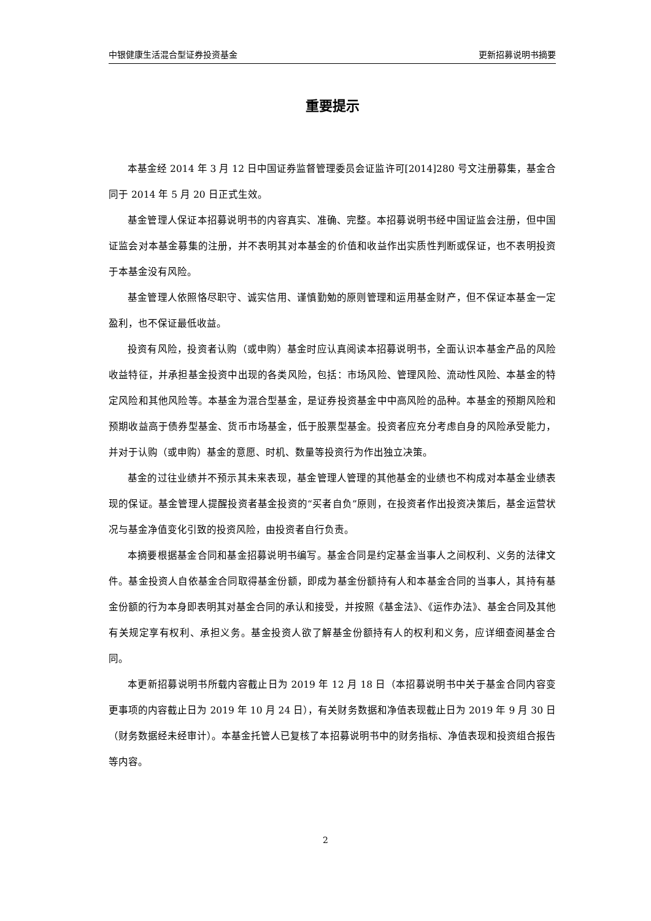中银健康生活混合型证券投资基金 更新招募说明书摘要
重要提示
本基金经 2014 年 3 月 12 日中国证券监督管理委员会证监许可[2014]280 号文注册募集，基金合同于 2014 年 5 月 20 日正式生效。
基金管理人保证本招募说明书的内容真实、准确、完整。本招募说明书经中国证监会注册，但中国证监会对本基金募集的注册，并不表明其对本基金的价值和收益作出实质性判断或保证，也不表明投资于本基金没有风险。
基金管理人依照恪尽职守、诚实信用、谨慎勤勉的原则管理和运用基金财产，但不保证本基金一定盈利，也不保证最低收益。
投资有风险，投资者认购（或申购）基金时应认真阅读本招募说明书，全面认识本基金产品的风险收益特征，并承担基金投资中出现的各类风险，包括：市场风险、管理风险、流动性风险、本基金的特定风险和其他风险等。本基金为混合型基金，是证券投资基金中中高风险的品种。本基金的预期风险和预期收益高于债券型基金、货币市场基金，低于股票型基金。投资者应充分考虑自身的风险承受能力，并对于认购（或申购）基金的意愿、时机、数量等投资行为作出独立决策。
基金的过往业绩并不预示其未来表现，基金管理人管理的其他基金的业绩也不构成对本基金业绩表现的保证。基金管理人提醒投资者基金投资的“买者自负”原则，在投资者作出投资决策后，基金运营状况与基金净值变化引致的投资风险，由投资者自行负责。
本摘要根据基金合同和基金招募说明书编写。基金合同是约定基金当事人之间权利、义务的法律文件。基金投资人自依基金合同取得基金份额，即成为基金份额持有人和本基金合同的当事人，其持有基金份额的行为本身即表明其对基金合同的承认和接受，并按照《基金法》、《运作办法》、基金合同及其他有关规定享有权利、承担义务。基金投资人欲了解基金份额持有人的权利和义务，应详细查阅基金合同。
本更新招募说明书所载内容截止日为 2019 年 12 月 18 日（本招募说明书中关于基金合同内容变更事项的内容截止日为 2019 年 10 月 24 日），有关财务数据和净值表现截止日为 2019 年 9 月 30 日（财务数据经未经审计）。本基金托管人已复核了本招募说明书中的财务指标、净值表现和投资组合报告等内容。
2